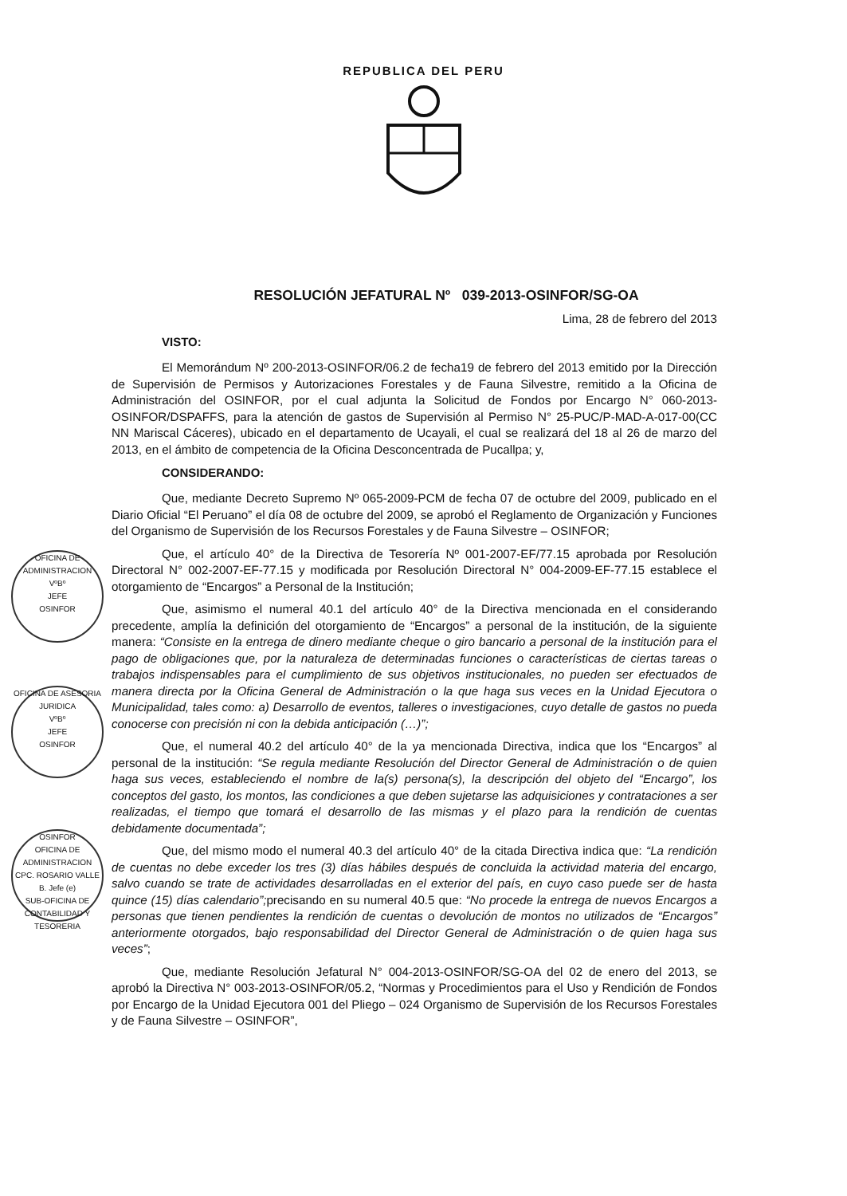REPUBLICA DEL PERU
RESOLUCIÓN JEFATURAL Nº 039-2013-OSINFOR/SG-OA
Lima, 28 de febrero del 2013
VISTO:
El Memorándum Nº 200-2013-OSINFOR/06.2 de fecha19 de febrero del 2013 emitido por la Dirección de Supervisión de Permisos y Autorizaciones Forestales y de Fauna Silvestre, remitido a la Oficina de Administración del OSINFOR, por el cual adjunta la Solicitud de Fondos por Encargo N° 060-2013-OSINFOR/DSPAFFS, para la atención de gastos de Supervisión al Permiso N° 25-PUC/P-MAD-A-017-00(CC NN Mariscal Cáceres), ubicado en el departamento de Ucayali, el cual se realizará del 18 al 26 de marzo del 2013, en el ámbito de competencia de la Oficina Desconcentrada de Pucallpa; y,
CONSIDERANDO:
Que, mediante Decreto Supremo Nº 065-2009-PCM de fecha 07 de octubre del 2009, publicado en el Diario Oficial “El Peruano” el día 08 de octubre del 2009, se aprobó el Reglamento de Organización y Funciones del Organismo de Supervisión de los Recursos Forestales y de Fauna Silvestre – OSINFOR;
Que, el artículo 40° de la Directiva de Tesorería Nº 001-2007-EF/77.15 aprobada por Resolución Directoral N° 002-2007-EF-77.15 y modificada por Resolución Directoral N° 004-2009-EF-77.15 establece el otorgamiento de “Encargos” a Personal de la Institución;
Que, asimismo el numeral 40.1 del artículo 40° de la Directiva mencionada en el considerando precedente, amplía la definición del otorgamiento de “Encargos” a personal de la institución, de la siguiente manera: “Consiste en la entrega de dinero mediante cheque o giro bancario a personal de la institución para el pago de obligaciones que, por la naturaleza de determinadas funciones o características de ciertas tareas o trabajos indispensables para el cumplimiento de sus objetivos institucionales, no pueden ser efectuados de manera directa por la Oficina General de Administración o la que haga sus veces en la Unidad Ejecutora o Municipalidad, tales como: a) Desarrollo de eventos, talleres o investigaciones, cuyo detalle de gastos no pueda conocerse con precisión ni con la debida anticipación (…)”;
Que, el numeral 40.2 del artículo 40° de la ya mencionada Directiva, indica que los “Encargos” al personal de la institución: “Se regula mediante Resolución del Director General de Administración o de quien haga sus veces, estableciendo el nombre de la(s) persona(s), la descripción del objeto del “Encargo”, los conceptos del gasto, los montos, las condiciones a que deben sujetarse las adquisiciones y contrataciones a ser realizadas, el tiempo que tomará el desarrollo de las mismas y el plazo para la rendición de cuentas debidamente documentada”;
Que, del mismo modo el numeral 40.3 del artículo 40° de la citada Directiva indica que: “La rendición de cuentas no debe exceder los tres (3) días hábiles después de concluida la actividad materia del encargo, salvo cuando se trate de actividades desarrolladas en el exterior del país, en cuyo caso puede ser de hasta quince (15) días calendario”; precisando en su numeral 40.5 que: “No procede la entrega de nuevos Encargos a personas que tienen pendientes la rendición de cuentas o devolución de montos no utilizados de “Encargos” anteriormente otorgados, bajo responsabilidad del Director General de Administración o de quien haga sus veces”;
Que, mediante Resolución Jefatural N° 004-2013-OSINFOR/SG-OA del 02 de enero del 2013, se aprobó la Directiva N° 003-2013-OSINFOR/05.2, “Normas y Procedimientos para el Uso y Rendición de Fondos por Encargo de la Unidad Ejecutora 001 del Pliego – 024 Organismo de Supervisión de los Recursos Forestales y de Fauna Silvestre – OSINFOR”,
OFICINA DE ADMINISTRACION
VºBº
JEFE
OSINFOR
OFICINA DE ASESORIA JURIDICA
VºBº
JEFE
OSINFOR
OSINFOR
OFICINA DE ADMINISTRACION
CPC. ROSARIO VALLE B. Jefe (e)
SUB-OFICINA DE CONTABILIDAD Y TESORERIA